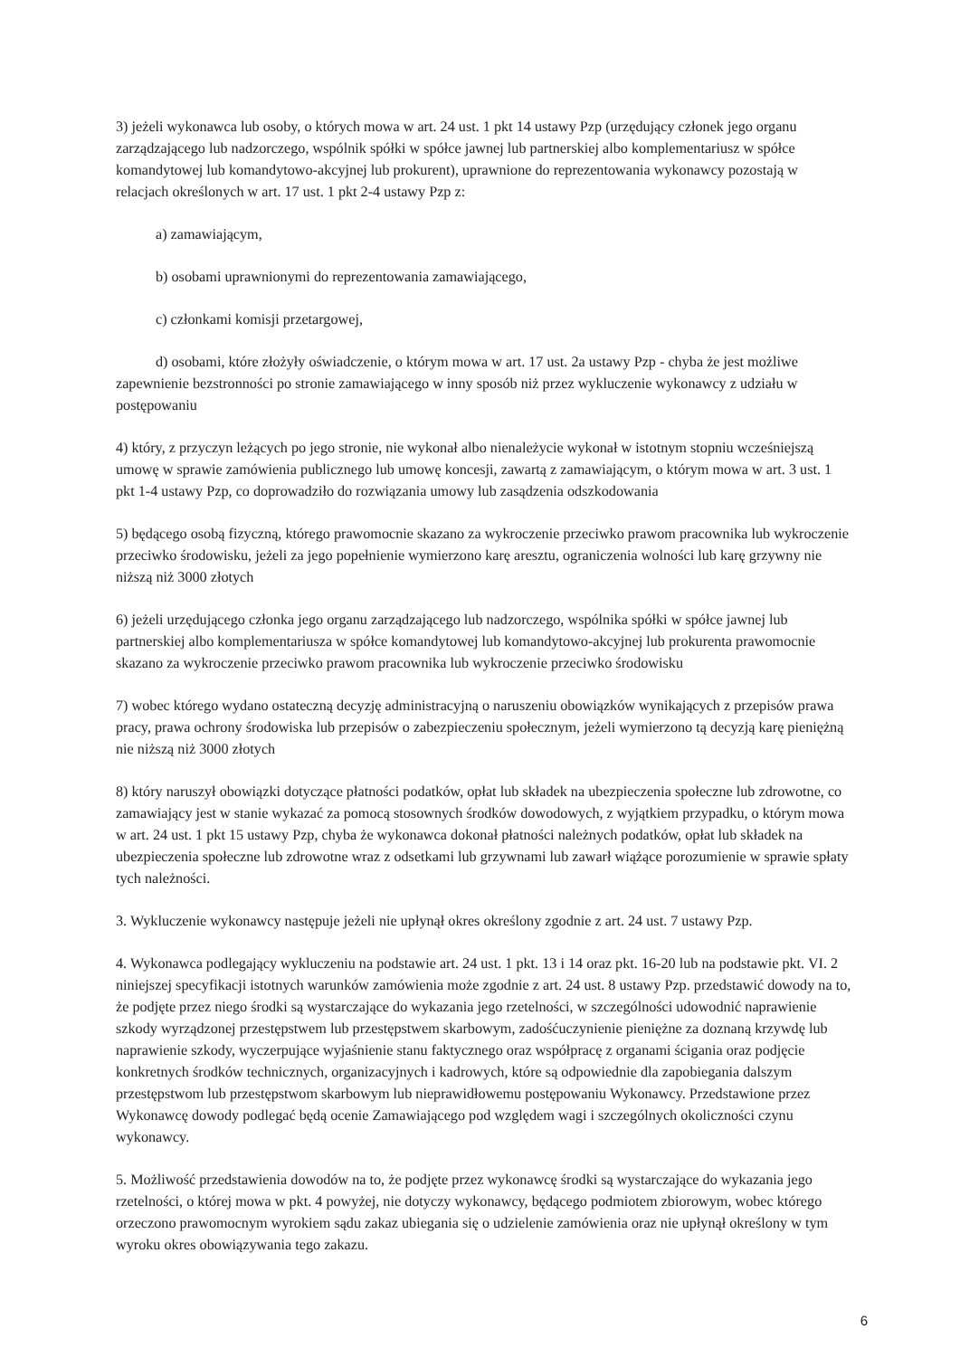3) jeżeli wykonawca lub osoby, o których mowa w art. 24 ust. 1 pkt 14 ustawy Pzp (urzędujący członek jego organu zarządzającego lub nadzorczego, wspólnik spółki w spółce jawnej lub partnerskiej albo komplementariusz w spółce komandytowej lub komandytowo-akcyjnej lub prokurent), uprawnione do reprezentowania wykonawcy pozostają w relacjach określonych w art. 17 ust. 1 pkt 2-4 ustawy Pzp z:
a) zamawiającym,
b) osobami uprawnionymi do reprezentowania zamawiającego,
c) członkami komisji przetargowej,
d) osobami, które złożyły oświadczenie, o którym mowa w art. 17 ust. 2a ustawy Pzp - chyba że jest możliwe zapewnienie bezstronności po stronie zamawiającego w inny sposób niż przez wykluczenie wykonawcy z udziału w postępowaniu
4) który, z przyczyn leżących po jego stronie, nie wykonał albo nienależycie wykonał w istotnym stopniu wcześniejszą umowę w sprawie zamówienia publicznego lub umowę koncesji, zawartą z zamawiającym, o którym mowa w art. 3 ust. 1 pkt 1-4 ustawy Pzp, co doprowadziło do rozwiązania umowy lub zasądzenia odszkodowania
5) będącego osobą fizyczną, którego prawomocnie skazano za wykroczenie przeciwko prawom pracownika lub wykroczenie przeciwko środowisku, jeżeli za jego popełnienie wymierzono karę aresztu, ograniczenia wolności lub karę grzywny nie niższą niż 3000 złotych
6) jeżeli urzędującego członka jego organu zarządzającego lub nadzorczego, wspólnika spółki w spółce jawnej lub partnerskiej albo komplementariusza w spółce komandytowej lub komandytowo-akcyjnej lub prokurenta prawomocnie skazano za wykroczenie przeciwko prawom pracownika lub wykroczenie przeciwko środowisku
7) wobec którego wydano ostateczną decyzję administracyjną o naruszeniu obowiązków wynikających z przepisów prawa pracy, prawa ochrony środowiska lub przepisów o zabezpieczeniu społecznym, jeżeli wymierzono tą decyzją karę pieniężną nie niższą niż 3000 złotych
8) który naruszył obowiązki dotyczące płatności podatków, opłat lub składek na ubezpieczenia społeczne lub zdrowotne, co zamawiający jest w stanie wykazać za pomocą stosownych środków dowodowych, z wyjątkiem przypadku, o którym mowa w art. 24 ust. 1 pkt 15 ustawy Pzp, chyba że wykonawca dokonał płatności należnych podatków, opłat lub składek na ubezpieczenia społeczne lub zdrowotne wraz z odsetkami lub grzywnami lub zawarł wiążące porozumienie w sprawie spłaty tych należności.
3. Wykluczenie wykonawcy następuje jeżeli nie upłynął okres określony zgodnie z art. 24 ust. 7 ustawy Pzp.
4. Wykonawca podlegający wykluczeniu na podstawie art. 24 ust. 1 pkt. 13 i 14 oraz pkt. 16-20 lub na podstawie pkt. VI. 2 niniejszej specyfikacji istotnych warunków zamówienia może zgodnie z art. 24 ust. 8 ustawy Pzp. przedstawić dowody na to, że podjęte przez niego środki są wystarczające do wykazania jego rzetelności, w szczególności udowodnić naprawienie szkody wyrządzonej przestępstwem lub przestępstwem skarbowym, zadośćuczynienie pieniężne za doznaną krzywdę lub naprawienie szkody, wyczerpujące wyjaśnienie stanu faktycznego oraz współpracę z organami ścigania oraz podjęcie konkretnych środków technicznych, organizacyjnych i kadrowych, które są odpowiednie dla zapobiegania dalszym przestępstwom lub przestępstwom skarbowym lub nieprawidłowemu postępowaniu Wykonawcy. Przedstawione przez Wykonawcę dowody podlegać będą ocenie Zamawiającego pod względem wagi i szczególnych okoliczności czynu wykonawcy.
5. Możliwość przedstawienia dowodów na to, że podjęte przez wykonawcę środki są wystarczające do wykazania jego rzetelności, o której mowa w pkt. 4 powyżej, nie dotyczy wykonawcy, będącego podmiotem zbiorowym, wobec którego orzeczono prawomocnym wyrokiem sądu zakaz ubiegania się o udzielenie zamówienia oraz nie upłynął określony w tym wyroku okres obowiązywania tego zakazu.
6